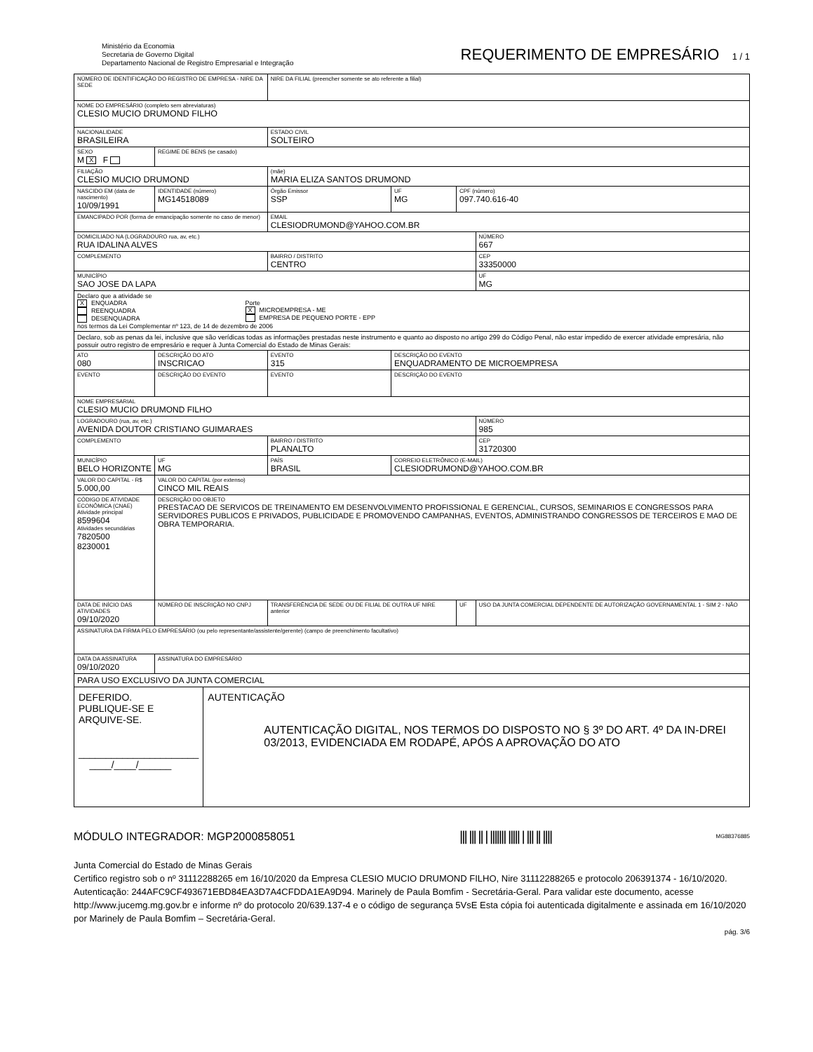Ministério da Economia
Secretaria de Governo Digital
Departamento Nacional de Registro Empresarial e Integração
REQUERIMENTO DE EMPRESÁRIO 1 / 1
| NÚMERO DE IDENTIFICAÇÃO DO REGISTRO DE EMPRESA - NIRE DA SEDE | | | | NIRE DA FILIAL (preencher somente se ato referente a filial) | | | |
| NOME DO EMPRESÁRIO (completo sem abreviaturas) CLESIO MUCIO DRUMOND FILHO | | | | | | | |
| NACIONALIDADE BRASILEIRA | | | | ESTADO CIVIL SOLTEIRO | | | |
| SEXO M X F | REGIME DE BENS (se casado) | | | | | | |
| FILIAÇÃO CLESIO MUCIO DRUMOND | | | | (mãe) MARIA ELIZA SANTOS DRUMOND | | | |
| NASCIDO EM (data de nascimento) 10/09/1991 | | IDENTIDADE (número) MG14518089 | | Órgão Emissor SSP | UF MG | CPF (número) 097.740.616-40 | |
| EMANCIPADO POR (forma de emancipação somente no caso de menor) | | | | EMAIL CLESIODRUMOND@YAHOO.COM.BR | | | |
| DOMICILIADO NA (LOGRADOURO rua, av, etc.) RUA IDALINA ALVES | | | | | | | NÚMERO 667 |
| COMPLEMENTO | | | | BAIRRO / DISTRITO CENTRO | | | CEP 33350000 |
| MUNICÍPIO SAO JOSE DA LAPA | | | | | | | UF MG |
| Declaro que a atividade se X ENQUADRA REENQUADRA DESENQUADRA Porte X MICROEMPRESA - ME EMPRESA DE PEQUENO PORTE - EPP nos termos da Lei Complementar nº 123, de 14 de dezembro de 2006 | | | | | | | |
| Declaro, sob as penas da lei, inclusive que são verídicas todas as informações prestadas neste instrumento e quanto ao disposto no artigo 299 do Código Penal, não estar impedido de exercer atividade empresária, não possuir outro registro de empresário e requer à Junta Comercial do Estado de Minas Gerais: | | | | | | | |
| ATO 080 | DESCRIÇÃO DO ATO INSCRICAO | | | EVENTO 315 | DESCRIÇÃO DO EVENTO ENQUADRAMENTO DE MICROEMPRESA | | |
| EVENTO | DESCRIÇÃO DO EVENTO | | | EVENTO | DESCRIÇÃO DO EVENTO | | |
| NOME EMPRESARIAL CLESIO MUCIO DRUMOND FILHO | | | | | | | |
| LOGRADOURO (rua, av, etc.) AVENIDA DOUTOR CRISTIANO GUIMARAES | | | | | | | NÚMERO 985 |
| COMPLEMENTO | | | | BAIRRO / DISTRITO PLANALTO | | | CEP 31720300 |
| MUNICÍPIO BELO HORIZONTE | | | UF MG | PAÍS BRASIL | CORREIO ELETRÔNICO (E-MAIL) CLESIODRUMOND@YAHOO.COM.BR | | |
| VALOR DO CAPITAL - R$ 5.000,00 | VALOR DO CAPITAL (por extenso) CINCO MIL REAIS | | | | | | |
| CÓDIGO DE ATIVIDADE ECONÔMICA (CNAE) Atividade principal 8599604 Atividades secundárias 7820500 8230001 | DESCRIÇÃO DO OBJETO PRESTACAO DE SERVICOS DE TREINAMENTO EM DESENVOLVIMENTO PROFISSIONAL E GERENCIAL, CURSOS, SEMINARIOS E CONGRESSOS PARA SERVIDORES PUBLICOS E PRIVADOS, PUBLICIDADE E PROMOVENDO CAMPANHAS, EVENTOS, ADMINISTRANDO CONGRESSOS DE TERCEIROS E MAO DE OBRA TEMPORARIA. | | | | | | |
| DATA DE INÍCIO DAS ATIVIDADES 09/10/2020 | | NÚMERO DE INSCRIÇÃO NO CNPJ | | TRANSFERÊNCIA DE SEDE OU DE FILIAL DE OUTRA UF NIRE anterior | | UF | USO DA JUNTA COMERCIAL DEPENDENTE DE AUTORIZAÇÃO GOVERNAMENTAL 1 - SIM 2 - NÃO |
| ASSINATURA DA FIRMA PELO EMPRESÁRIO (ou pelo representante/assistente/gerente) (campo de preenchimento facultativo) | | | | | | | |
| DATA DA ASSINATURA 09/10/2020 | | ASSINATURA DO EMPRESÁRIO | | | | | |
| PARA USO EXCLUSIVO DA JUNTA COMERCIAL DEFERIDO. PUBLIQUE-SE E ARQUIVE-SE. ______________________ ____/____/______ AUTENTICAÇÃO AUTENTICAÇÃO DIGITAL, NOS TERMOS DO DISPOSTO NO § 3º DO ART. 4º DA IN-DREI 03/2013, EVIDENCIADA EM RODAPÉ, APÓS A APROVAÇÃO DO ATO | | | | | | | |
MÓDULO INTEGRADOR: MGP2000858051 ||| ||| || | ||||||| ||||| | ||| || |||| MG88376885
Junta Comercial do Estado de Minas Gerais
Certifico registro sob o nº 31112288265 em 16/10/2020 da Empresa CLESIO MUCIO DRUMOND FILHO, Nire 31112288265 e protocolo 206391374 - 16/10/2020. Autenticação: 244AFC9CF493671EBD84EA3D7A4CFDDA1EA9D94. Marinely de Paula Bomfim - Secretária-Geral. Para validar este documento, acesse http://www.jucemg.mg.gov.br e informe nº do protocolo 20/639.137-4 e o código de segurança 5VsE Esta cópia foi autenticada digitalmente e assinada em 16/10/2020 por Marinely de Paula Bomfim – Secretária-Geral.
pág. 3/6